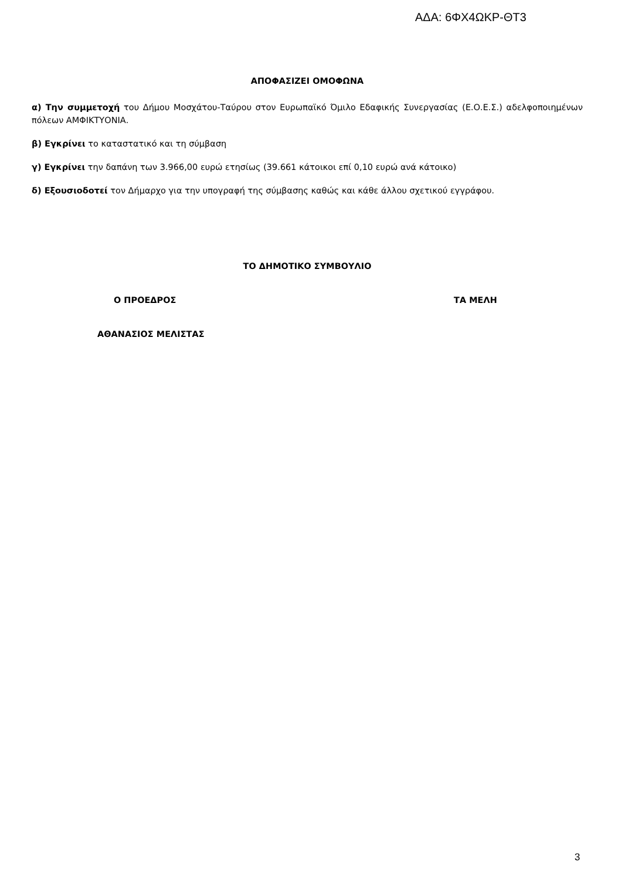ΑΔΑ: 6ΦΧ4ΩΚΡ-ΘΤ3
ΑΠΟΦΑΣΙΖΕΙ ΟΜΟΦΩΝΑ
α) Την συμμετοχή του Δήμου Μοσχάτου-Ταύρου στον Ευρωπαϊκό Όμιλο Εδαφικής Συνεργασίας (Ε.Ο.Ε.Σ.) αδελφοποιημένων πόλεων ΑΜΦΙΚΤΥΟΝΙΑ.
β) Εγκρίνει το καταστατικό και τη σύμβαση
γ) Εγκρίνει την δαπάνη των 3.966,00 ευρώ ετησίως (39.661 κάτοικοι επί 0,10 ευρώ ανά κάτοικο)
δ) Εξουσιοδοτεί τον Δήμαρχο για την υπογραφή της σύμβασης καθώς και κάθε άλλου σχετικού εγγράφου.
ΤΟ ΔΗΜΟΤΙΚΟ ΣΥΜΒΟΥΛΙΟ
Ο ΠΡΟΕΔΡΟΣ ΤΑ ΜΕΛΗ
ΑΘΑΝΑΣΙΟΣ ΜΕΛΙΣΤΑΣ
3